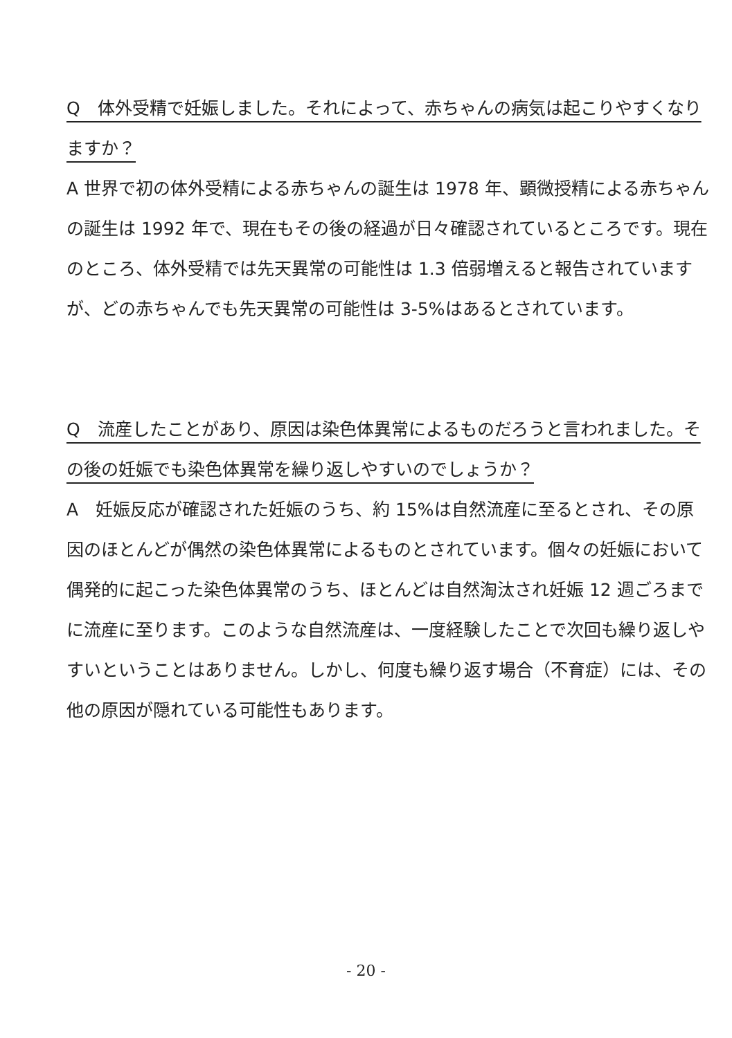Q　体外受精で妊娠しました。それによって、赤ちゃんの病気は起こりやすくなりますか？
A 世界で初の体外受精による赤ちゃんの誕生は 1978 年、顕微授精による赤ちゃんの誕生は 1992 年で、現在もその後の経過が日々確認されているところです。現在のところ、体外受精では先天異常の可能性は 1.3 倍弱増えると報告されていますが、どの赤ちゃんでも先天異常の可能性は 3-5%はあるとされています。
Q　流産したことがあり、原因は染色体異常によるものだろうと言われました。その後の妊娠でも染色体異常を繰り返しやすいのでしょうか？
A　妊娠反応が確認された妊娠のうち、約 15%は自然流産に至るとされ、その原因のほとんどが偶然の染色体異常によるものとされています。個々の妊娠において偶発的に起こった染色体異常のうち、ほとんどは自然淘汰され妊娠 12 週ごろまでに流産に至ります。このような自然流産は、一度経験したことで次回も繰り返しやすいということはありません。しかし、何度も繰り返す場合（不育症）には、その他の原因が隠れている可能性もあります。
- 20 -